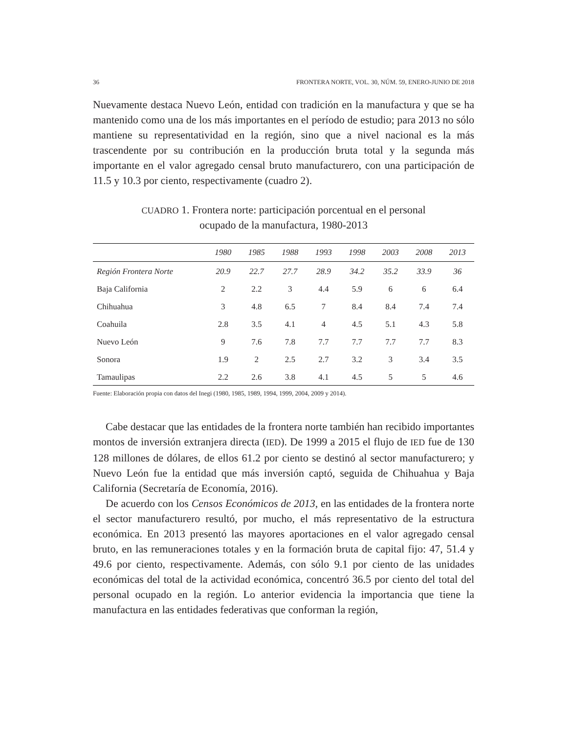36 FRONTERA NORTE, VOL. 30, NÚM. 59, ENERO-JUNIO DE 2018
Nuevamente destaca Nuevo León, entidad con tradición en la manufactura y que se ha mantenido como una de los más importantes en el período de estudio; para 2013 no sólo mantiene su representatividad en la región, sino que a nivel nacional es la más trascendente por su contribución en la producción bruta total y la segunda más importante en el valor agregado censal bruto manufacturero, con una participación de 11.5 y 10.3 por ciento, respectivamente (cuadro 2).
CUADRO 1. Frontera norte: participación porcentual en el personal
ocupado de la manufactura, 1980-2013
| | 1980 | 1985 | 1988 | 1993 | 1998 | 2003 | 2008 | 2013 |
| --- | --- | --- | --- | --- | --- | --- | --- | --- |
| Región Frontera Norte | 20.9 | 22.7 | 27.7 | 28.9 | 34.2 | 35.2 | 33.9 | 36 |
| Baja California | 2 | 2.2 | 3 | 4.4 | 5.9 | 6 | 6 | 6.4 |
| Chihuahua | 3 | 4.8 | 6.5 | 7 | 8.4 | 8.4 | 7.4 | 7.4 |
| Coahuila | 2.8 | 3.5 | 4.1 | 4 | 4.5 | 5.1 | 4.3 | 5.8 |
| Nuevo León | 9 | 7.6 | 7.8 | 7.7 | 7.7 | 7.7 | 7.7 | 8.3 |
| Sonora | 1.9 | 2 | 2.5 | 2.7 | 3.2 | 3 | 3.4 | 3.5 |
| Tamaulipas | 2.2 | 2.6 | 3.8 | 4.1 | 4.5 | 5 | 5 | 4.6 |
Fuente: Elaboración propia con datos del Inegi (1980, 1985, 1989, 1994, 1999, 2004, 2009 y 2014).
Cabe destacar que las entidades de la frontera norte también han recibido importantes montos de inversión extranjera directa (IED). De 1999 a 2015 el flujo de IED fue de 130 128 millones de dólares, de ellos 61.2 por ciento se destinó al sector manufacturero; y Nuevo León fue la entidad que más inversión captó, seguida de Chihuahua y Baja California (Secretaría de Economía, 2016).
De acuerdo con los Censos Económicos de 2013, en las entidades de la frontera norte el sector manufacturero resultó, por mucho, el más representativo de la estructura económica. En 2013 presentó las mayores aportaciones en el valor agregado censal bruto, en las remuneraciones totales y en la formación bruta de capital fijo: 47, 51.4 y 49.6 por ciento, respectivamente. Además, con sólo 9.1 por ciento de las unidades económicas del total de la actividad económica, concentró 36.5 por ciento del total del personal ocupado en la región. Lo anterior evidencia la importancia que tiene la manufactura en las entidades federativas que conforman la región,